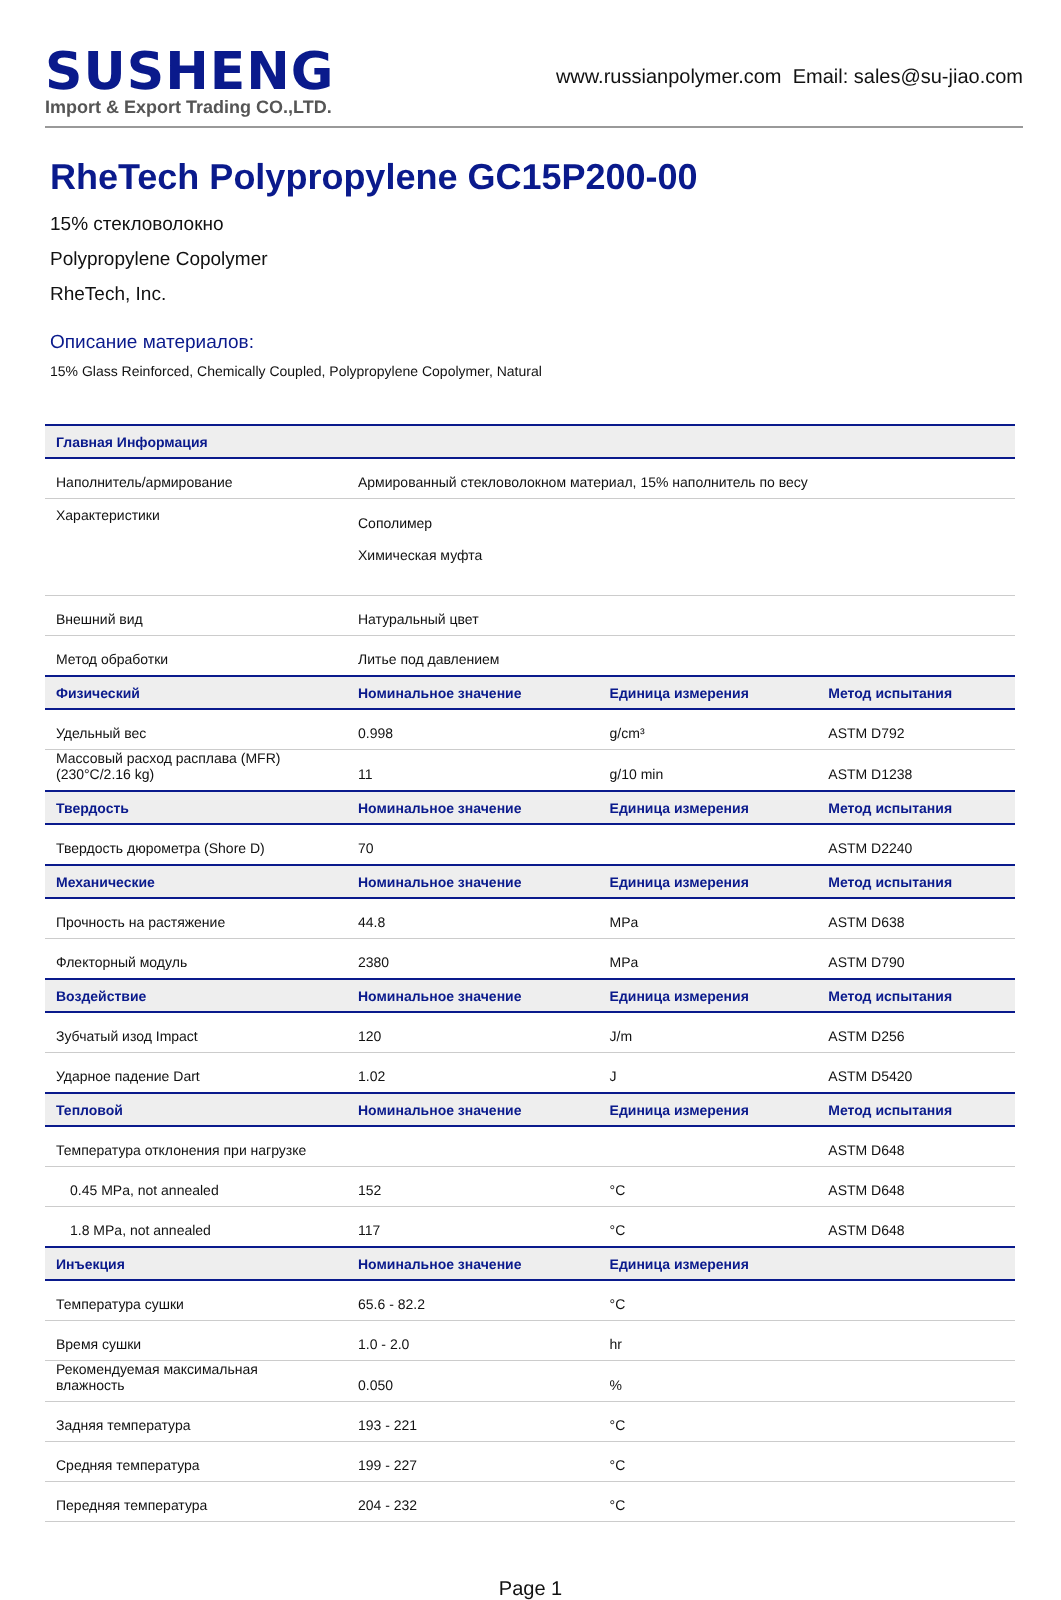SUSHENG
Import & Export Trading CO.,LTD.
www.russianpolymer.com Email: sales@su-jiao.com
RheTech Polypropylene GC15P200-00
15% стекловолокно
Polypropylene Copolymer
RheTech, Inc.
Описание материалов:
15% Glass Reinforced, Chemically Coupled, Polypropylene Copolymer, Natural
| Главная Информация | | | |
| --- | --- | --- | --- |
| Наполнитель/армирование | Армированный стекловолокном материал, 15% наполнитель по весу | | |
| Характеристики | Сополимер Химическая муфта | | |
| Внешний вид | Натуральный цвет | | |
| Метод обработки | Литье под давлением | | |
| Физический | Номинальное значение | Единица измерения | Метод испытания |
| Удельный вес | 0.998 | g/cm³ | ASTM D792 |
| Массовый расход расплава (MFR) (230°C/2.16 kg) | 11 | g/10 min | ASTM D1238 |
| Твердость | Номинальное значение | Единица измерения | Метод испытания |
| Твердость дюрометра (Shore D) | 70 | | ASTM D2240 |
| Механические | Номинальное значение | Единица измерения | Метод испытания |
| Прочность на растяжение | 44.8 | MPa | ASTM D638 |
| Флекторный модуль | 2380 | MPa | ASTM D790 |
| Воздействие | Номинальное значение | Единица измерения | Метод испытания |
| Зубчатый изод Impact | 120 | J/m | ASTM D256 |
| Ударное падение Dart | 1.02 | J | ASTM D5420 |
| Тепловой | Номинальное значение | Единица измерения | Метод испытания |
| Температура отклонения при нагрузке | | | ASTM D648 |
| 0.45 MPa, not annealed | 152 | °C | ASTM D648 |
| 1.8 MPa, not annealed | 117 | °C | ASTM D648 |
| Инъекция | Номинальное значение | Единица измерения | |
| Температура сушки | 65.6 - 82.2 | °C | |
| Время сушки | 1.0 - 2.0 | hr | |
| Рекомендуемая максимальная влажность | 0.050 | % | |
| Задняя температура | 193 - 221 | °C | |
| Средняя температура | 199 - 227 | °C | |
| Передняя температура | 204 - 232 | °C | |
Page 1